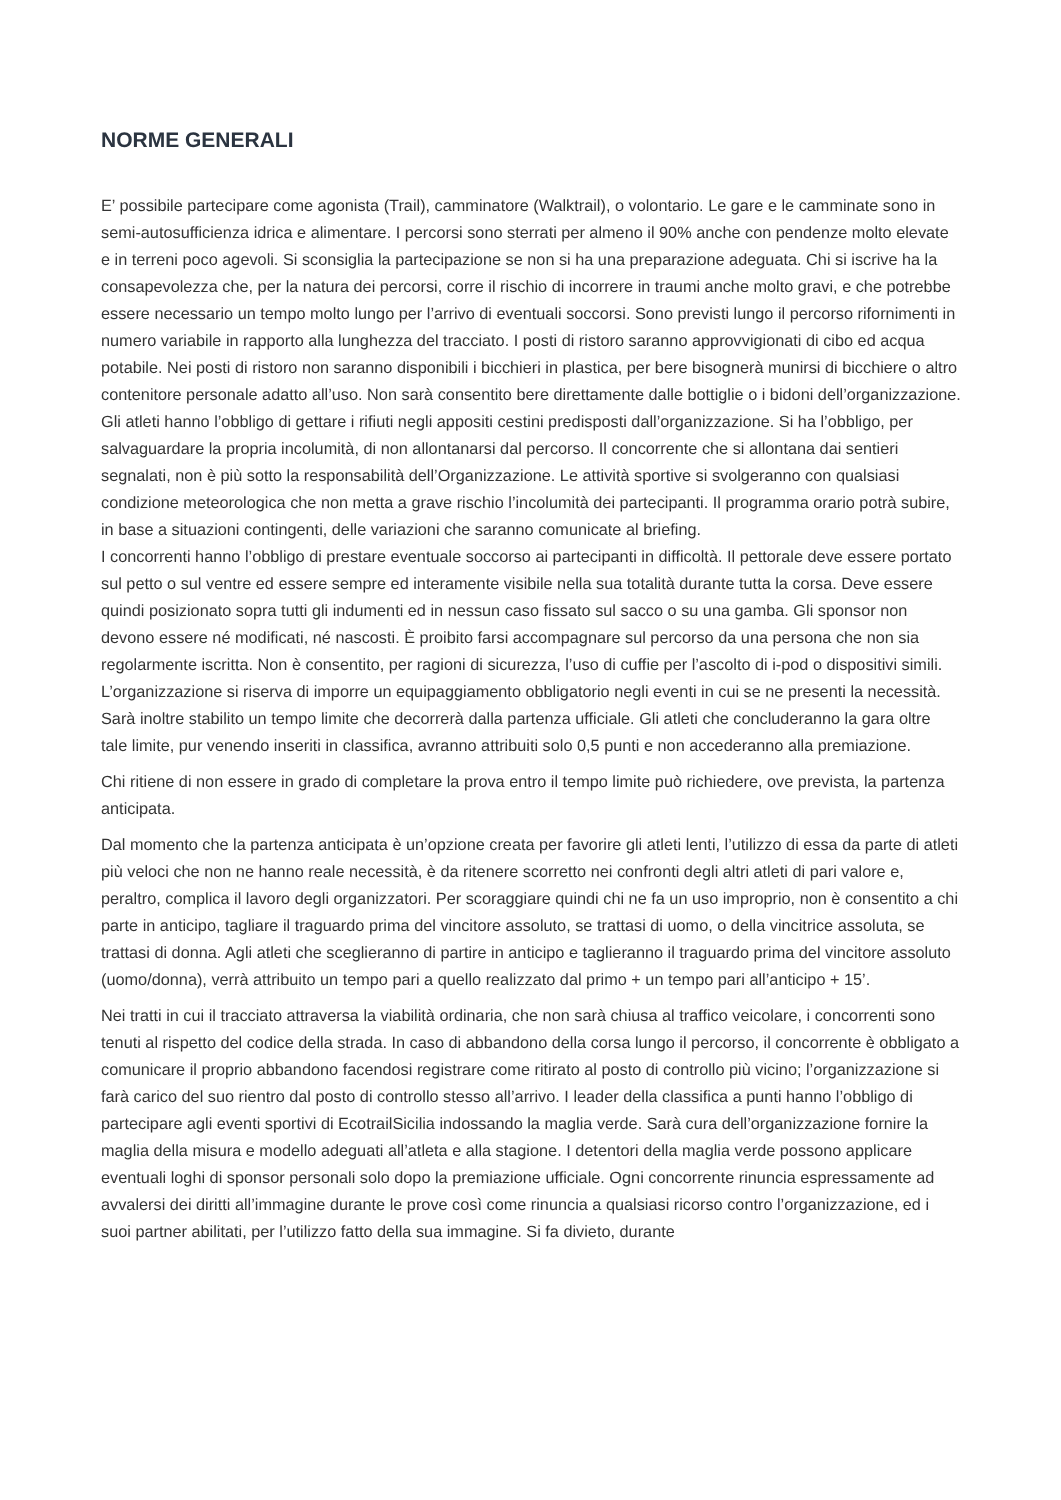NORME GENERALI
E’ possibile partecipare come agonista (Trail), camminatore (Walktrail), o volontario. Le gare e le camminate sono in semi-autosufficienza idrica e alimentare. I percorsi sono sterrati per almeno il 90% anche con pendenze molto elevate e in terreni poco agevoli. Si sconsiglia la partecipazione se non si ha una preparazione adeguata. Chi si iscrive ha la consapevolezza che, per la natura dei percorsi, corre il rischio di incorrere in traumi anche molto gravi, e che potrebbe essere necessario un tempo molto lungo per l’arrivo di eventuali soccorsi. Sono previsti lungo il percorso rifornimenti in numero variabile in rapporto alla lunghezza del tracciato. I posti di ristoro saranno approvvigionati di cibo ed acqua potabile. Nei posti di ristoro non saranno disponibili i bicchieri in plastica, per bere bisognerà munirsi di bicchiere o altro contenitore personale adatto all’uso. Non sarà consentito bere direttamente dalle bottiglie o i bidoni dell’organizzazione. Gli atleti hanno l’obbligo di gettare i rifiuti negli appositi cestini predisposti dall’organizzazione. Si ha l’obbligo, per salvaguardare la propria incolumità, di non allontanarsi dal percorso. Il concorrente che si allontana dai sentieri segnalati, non è più sotto la responsabilità dell’Organizzazione. Le attività sportive si svolgeranno con qualsiasi condizione meteorologica che non metta a grave rischio l’incolumità dei partecipanti. Il programma orario potrà subire, in base a situazioni contingenti, delle variazioni che saranno comunicate al briefing.
I concorrenti hanno l’obbligo di prestare eventuale soccorso ai partecipanti in difficoltà. Il pettorale deve essere portato sul petto o sul ventre ed essere sempre ed interamente visibile nella sua totalità durante tutta la corsa. Deve essere quindi posizionato sopra tutti gli indumenti ed in nessun caso fissato sul sacco o su una gamba. Gli sponsor non devono essere né modificati, né nascosti. È proibito farsi accompagnare sul percorso da una persona che non sia regolarmente iscritta. Non è consentito, per ragioni di sicurezza, l’uso di cuffie per l’ascolto di i-pod o dispositivi simili. L’organizzazione si riserva di imporre un equipaggiamento obbligatorio negli eventi in cui se ne presenti la necessità. Sarà inoltre stabilito un tempo limite che decorrerà dalla partenza ufficiale. Gli atleti che concluderanno la gara oltre tale limite, pur venendo inseriti in classifica, avranno attribuiti solo 0,5 punti e non accederanno alla premiazione.
Chi ritiene di non essere in grado di completare la prova entro il tempo limite può richiedere, ove prevista, la partenza anticipata.
Dal momento che la partenza anticipata è un’opzione creata per favorire gli atleti lenti, l’utilizzo di essa da parte di atleti più veloci che non ne hanno reale necessità, è da ritenere scorretto nei confronti degli altri atleti di pari valore e, peraltro, complica il lavoro degli organizzatori. Per scoraggiare quindi chi ne fa un uso improprio, non è consentito a chi parte in anticipo, tagliare il traguardo prima del vincitore assoluto, se trattasi di uomo, o della vincitrice assoluta, se trattasi di donna. Agli atleti che sceglieranno di partire in anticipo e taglieranno il traguardo prima del vincitore assoluto (uomo/donna), verrà attribuito un tempo pari a quello realizzato dal primo + un tempo pari all’anticipo + 15’.
Nei tratti in cui il tracciato attraversa la viabilità ordinaria, che non sarà chiusa al traffico veicolare, i concorrenti sono tenuti al rispetto del codice della strada. In caso di abbandono della corsa lungo il percorso, il concorrente è obbligato a comunicare il proprio abbandono facendosi registrare come ritirato al posto di controllo più vicino; l’organizzazione si farà carico del suo rientro dal posto di controllo stesso all’arrivo. I leader della classifica a punti hanno l’obbligo di partecipare agli eventi sportivi di EcotrailSicilia indossando la maglia verde. Sarà cura dell’organizzazione fornire la maglia della misura e modello adeguati all’atleta e alla stagione. I detentori della maglia verde possono applicare eventuali loghi di sponsor personali solo dopo la premiazione ufficiale. Ogni concorrente rinuncia espressamente ad avvalersi dei diritti all’immagine durante le prove così come rinuncia a qualsiasi ricorso contro l’organizzazione, ed i suoi partner abilitati, per l’utilizzo fatto della sua immagine. Si fa divieto, durante